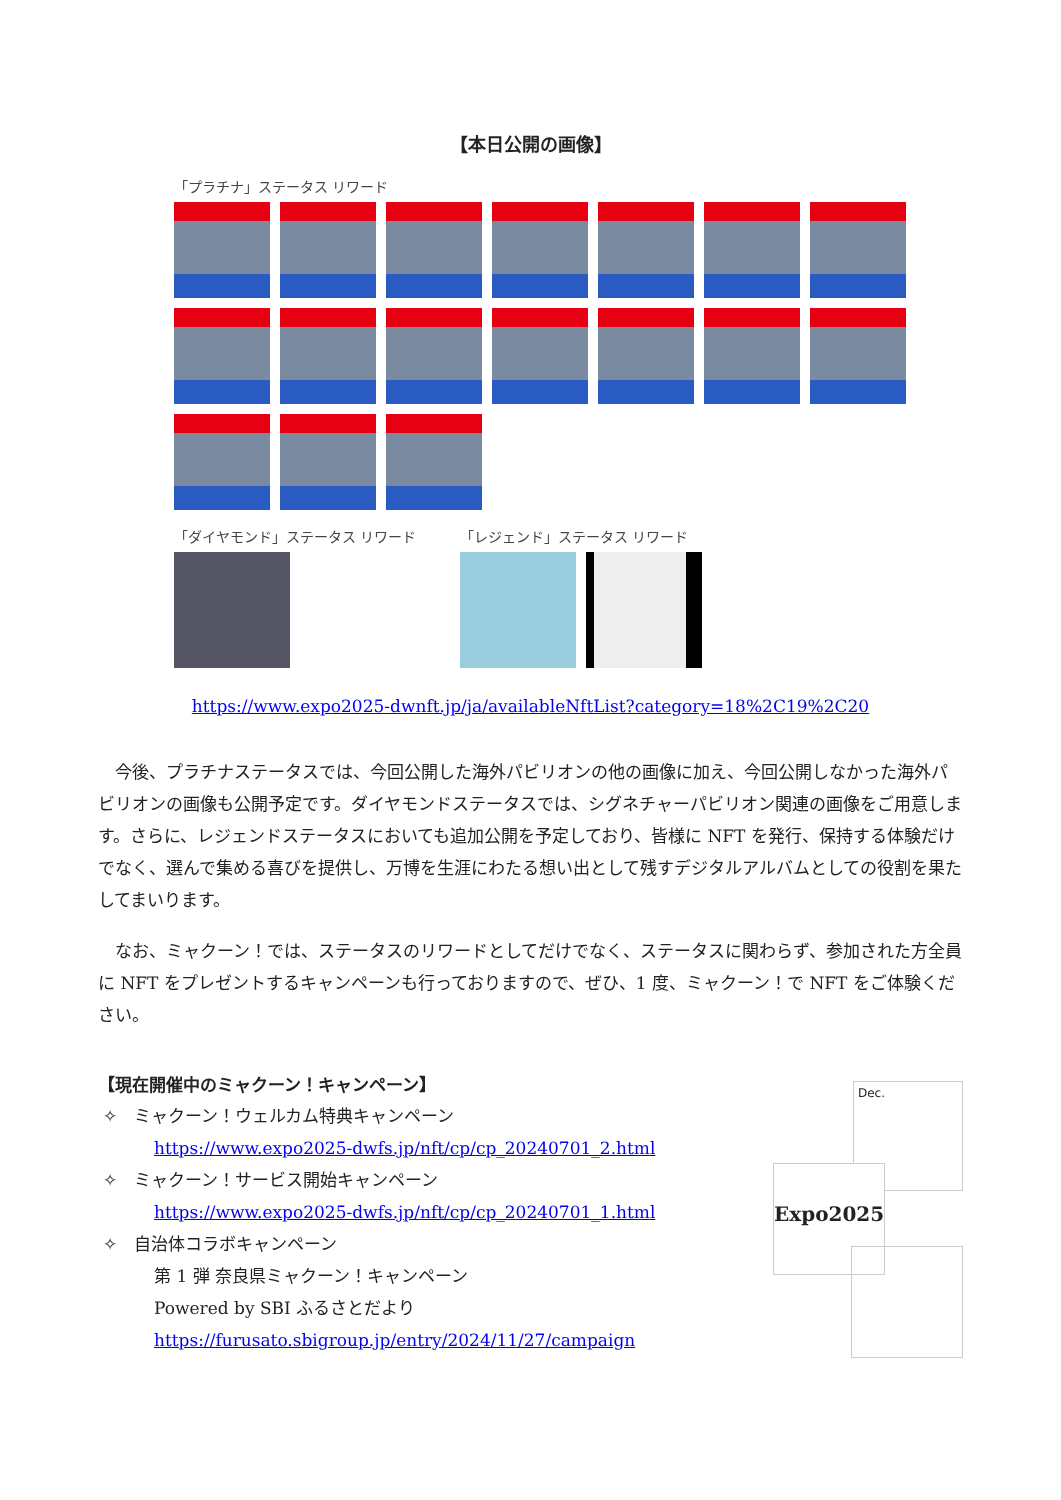【本日公開の画像】
「プラチナ」ステータス リワード
「ダイヤモンド」ステータス リワード 「レジェンド」ステータス リワード
https://www.expo2025-dwnft.jp/ja/availableNftList?category=18%2C19%2C20
今後、プラチナステータスでは、今回公開した海外パビリオンの他の画像に加え、今回公開しなかった海外パビリオンの画像も公開予定です。ダイヤモンドステータスでは、シグネチャーパビリオン関連の画像をご用意します。さらに、レジェンドステータスにおいても追加公開を予定しており、皆様に NFT を発行、保持する体験だけでなく、選んで集める喜びを提供し、万博を生涯にわたる想い出として残すデジタルアルバムとしての役割を果たしてまいります。
なお、ミャクーン！では、ステータスのリワードとしてだけでなく、ステータスに関わらず、参加された方全員に NFT をプレゼントするキャンペーンも行っておりますので、ぜひ、1 度、ミャクーン！で NFT をご体験ください。
【現在開催中のミャクーン！キャンペーン】
✧ ミャクーン！ウェルカム特典キャンペーン
https://www.expo2025-dwfs.jp/nft/cp/cp_20240701_2.html
✧ ミャクーン！サービス開始キャンペーン
https://www.expo2025-dwfs.jp/nft/cp/cp_20240701_1.html
✧ 自治体コラボキャンペーン
第 1 弾 奈良県ミャクーン！キャンペーン
Powered by SBI ふるさとだより
https://furusato.sbigroup.jp/entry/2024/11/27/campaign
Dec.
Expo2025